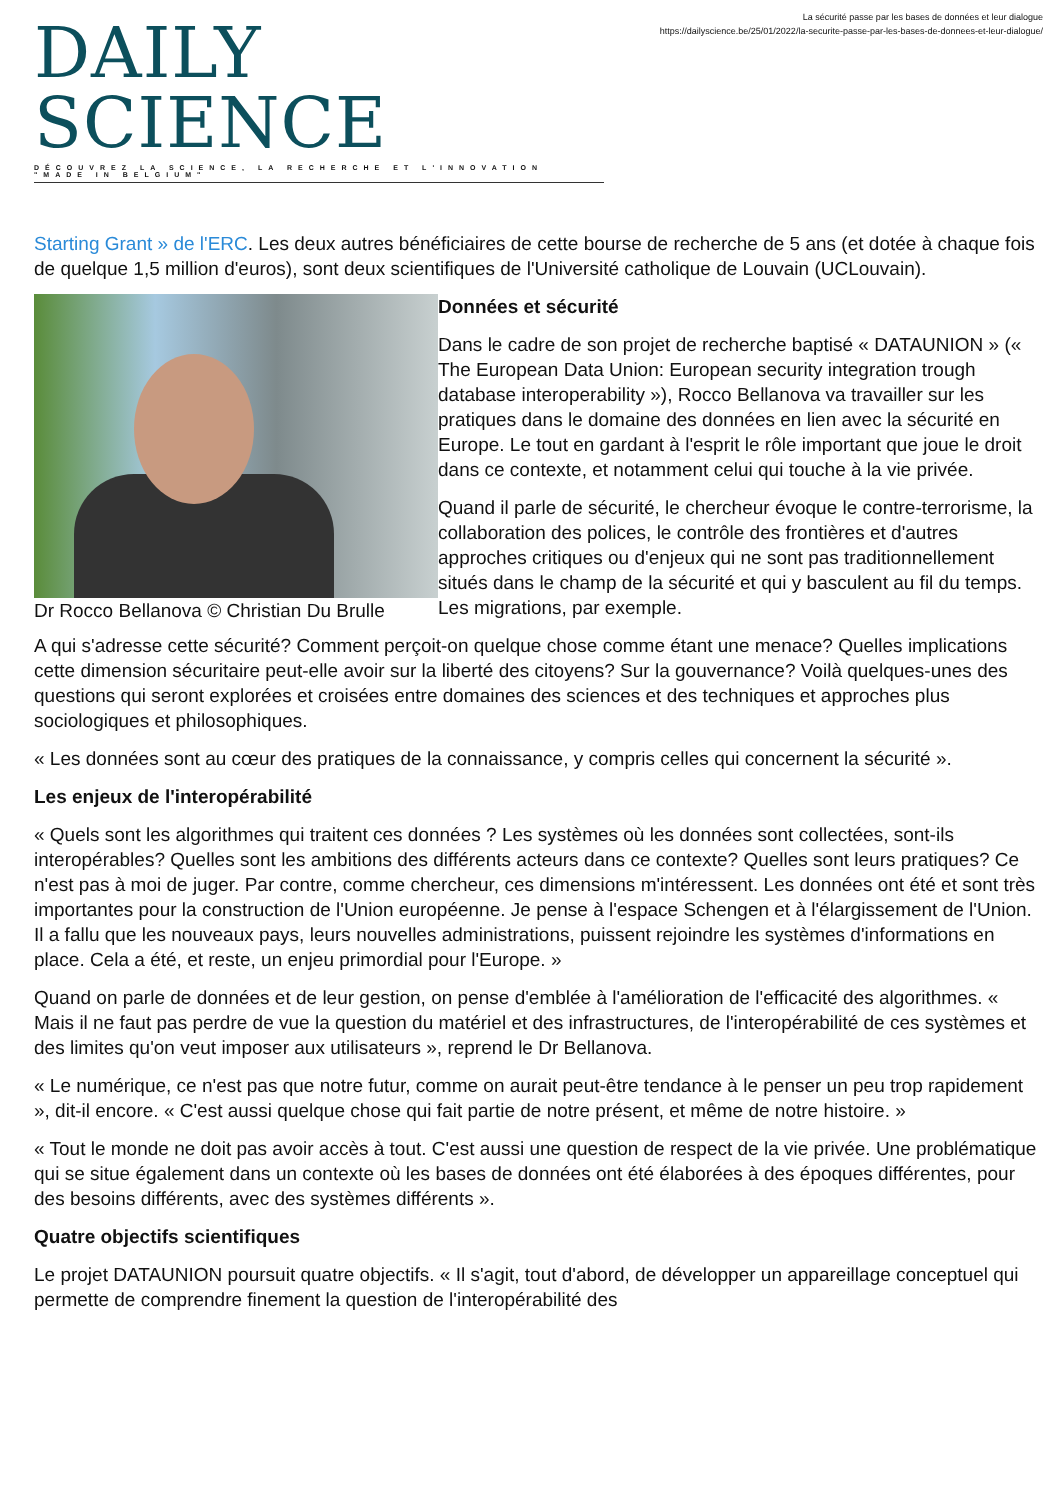DAILY SCIENCE
DÉCOUVREZ LA SCIENCE, LA RECHERCHE ET L'INNOVATION "MADE IN BELGIUM"
La sécurité passe par les bases de données et leur dialogue
https://dailyscience.be/25/01/2022/la-securite-passe-par-les-bases-de-donnees-et-leur-dialogue/
Starting Grant » de l'ERC. Les deux autres bénéficiaires de cette bourse de recherche de 5 ans (et dotée à chaque fois de quelque 1,5 million d'euros), sont deux scientifiques de l'Université catholique de Louvain (UCLouvain).
Dr Rocco Bellanova © Christian Du Brulle
Données et sécurité
Dans le cadre de son projet de recherche baptisé « DATAUNION » (« The European Data Union: European security integration trough database interoperability »), Rocco Bellanova va travailler sur les pratiques dans le domaine des données en lien avec la sécurité en Europe. Le tout en gardant à l'esprit le rôle important que joue le droit dans ce contexte, et notamment celui qui touche à la vie privée.
Quand il parle de sécurité, le chercheur évoque le contre-terrorisme, la collaboration des polices, le contrôle des frontières et d'autres approches critiques ou d'enjeux qui ne sont pas traditionnellement situés dans le champ de la sécurité et qui y basculent au fil du temps. Les migrations, par exemple.
A qui s'adresse cette sécurité? Comment perçoit-on quelque chose comme étant une menace? Quelles implications cette dimension sécuritaire peut-elle avoir sur la liberté des citoyens? Sur la gouvernance? Voilà quelques-unes des questions qui seront explorées et croisées entre domaines des sciences et des techniques et approches plus sociologiques et philosophiques.
« Les données sont au cœur des pratiques de la connaissance, y compris celles qui concernent la sécurité ».
Les enjeux de l'interopérabilité
« Quels sont les algorithmes qui traitent ces données ? Les systèmes où les données sont collectées, sont-ils interopérables? Quelles sont les ambitions des différents acteurs dans ce contexte? Quelles sont leurs pratiques? Ce n'est pas à moi de juger. Par contre, comme chercheur, ces dimensions m'intéressent. Les données ont été et sont très importantes pour la construction de l'Union européenne. Je pense à l'espace Schengen et à l'élargissement de l'Union. Il a fallu que les nouveaux pays, leurs nouvelles administrations, puissent rejoindre les systèmes d'informations en place. Cela a été, et reste, un enjeu primordial pour l'Europe. »
Quand on parle de données et de leur gestion, on pense d'emblée à l'amélioration de l'efficacité des algorithmes. « Mais il ne faut pas perdre de vue la question du matériel et des infrastructures, de l'interopérabilité de ces systèmes et des limites qu'on veut imposer aux utilisateurs », reprend le Dr Bellanova.
« Le numérique, ce n'est pas que notre futur, comme on aurait peut-être tendance à le penser un peu trop rapidement », dit-il encore. « C'est aussi quelque chose qui fait partie de notre présent, et même de notre histoire. »
« Tout le monde ne doit pas avoir accès à tout. C'est aussi une question de respect de la vie privée. Une problématique qui se situe également dans un contexte où les bases de données ont été élaborées à des époques différentes, pour des besoins différents, avec des systèmes différents ».
Quatre objectifs scientifiques
Le projet DATAUNION poursuit quatre objectifs. « Il s'agit, tout d'abord, de développer un appareillage conceptuel qui permette de comprendre finement la question de l'interopérabilité des